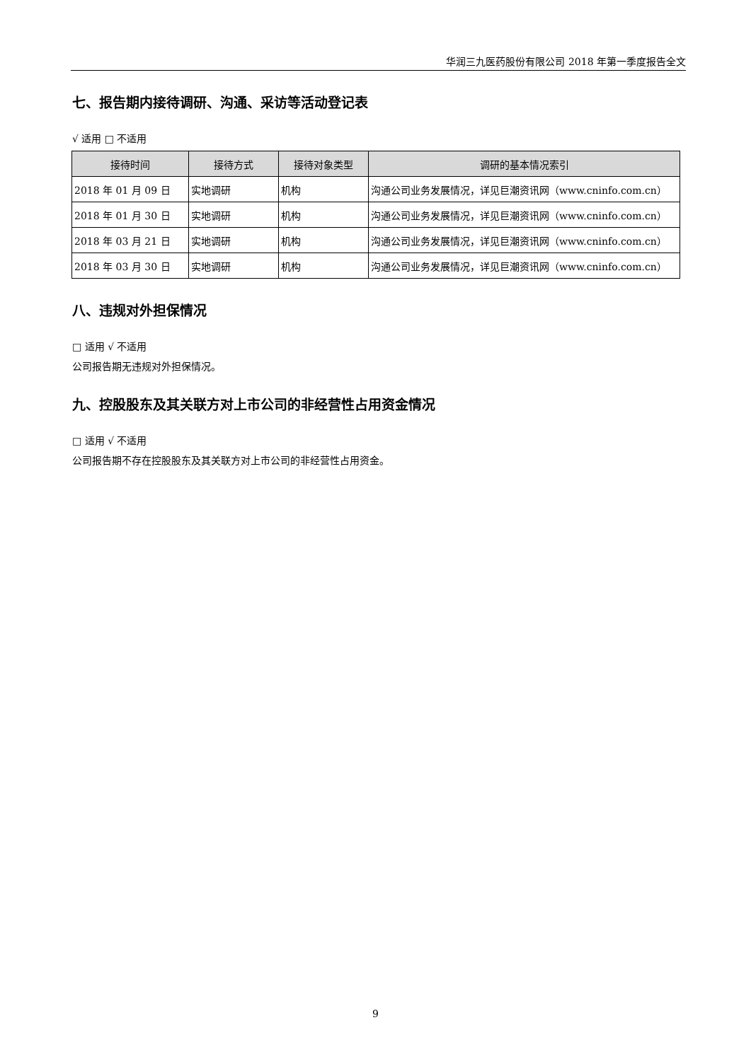华润三九医药股份有限公司 2018 年第一季度报告全文
七、报告期内接待调研、沟通、采访等活动登记表
√ 适用 □ 不适用
| 接待时间 | 接待方式 | 接待对象类型 | 调研的基本情况索引 |
| --- | --- | --- | --- |
| 2018 年 01 月 09 日 | 实地调研 | 机构 | 沟通公司业务发展情况，详见巨潮资讯网（www.cninfo.com.cn） |
| 2018 年 01 月 30 日 | 实地调研 | 机构 | 沟通公司业务发展情况，详见巨潮资讯网（www.cninfo.com.cn） |
| 2018 年 03 月 21 日 | 实地调研 | 机构 | 沟通公司业务发展情况，详见巨潮资讯网（www.cninfo.com.cn） |
| 2018 年 03 月 30 日 | 实地调研 | 机构 | 沟通公司业务发展情况，详见巨潮资讯网（www.cninfo.com.cn） |
八、违规对外担保情况
□ 适用 √ 不适用
公司报告期无违规对外担保情况。
九、控股股东及其关联方对上市公司的非经营性占用资金情况
□ 适用 √ 不适用
公司报告期不存在控股股东及其关联方对上市公司的非经营性占用资金。
9